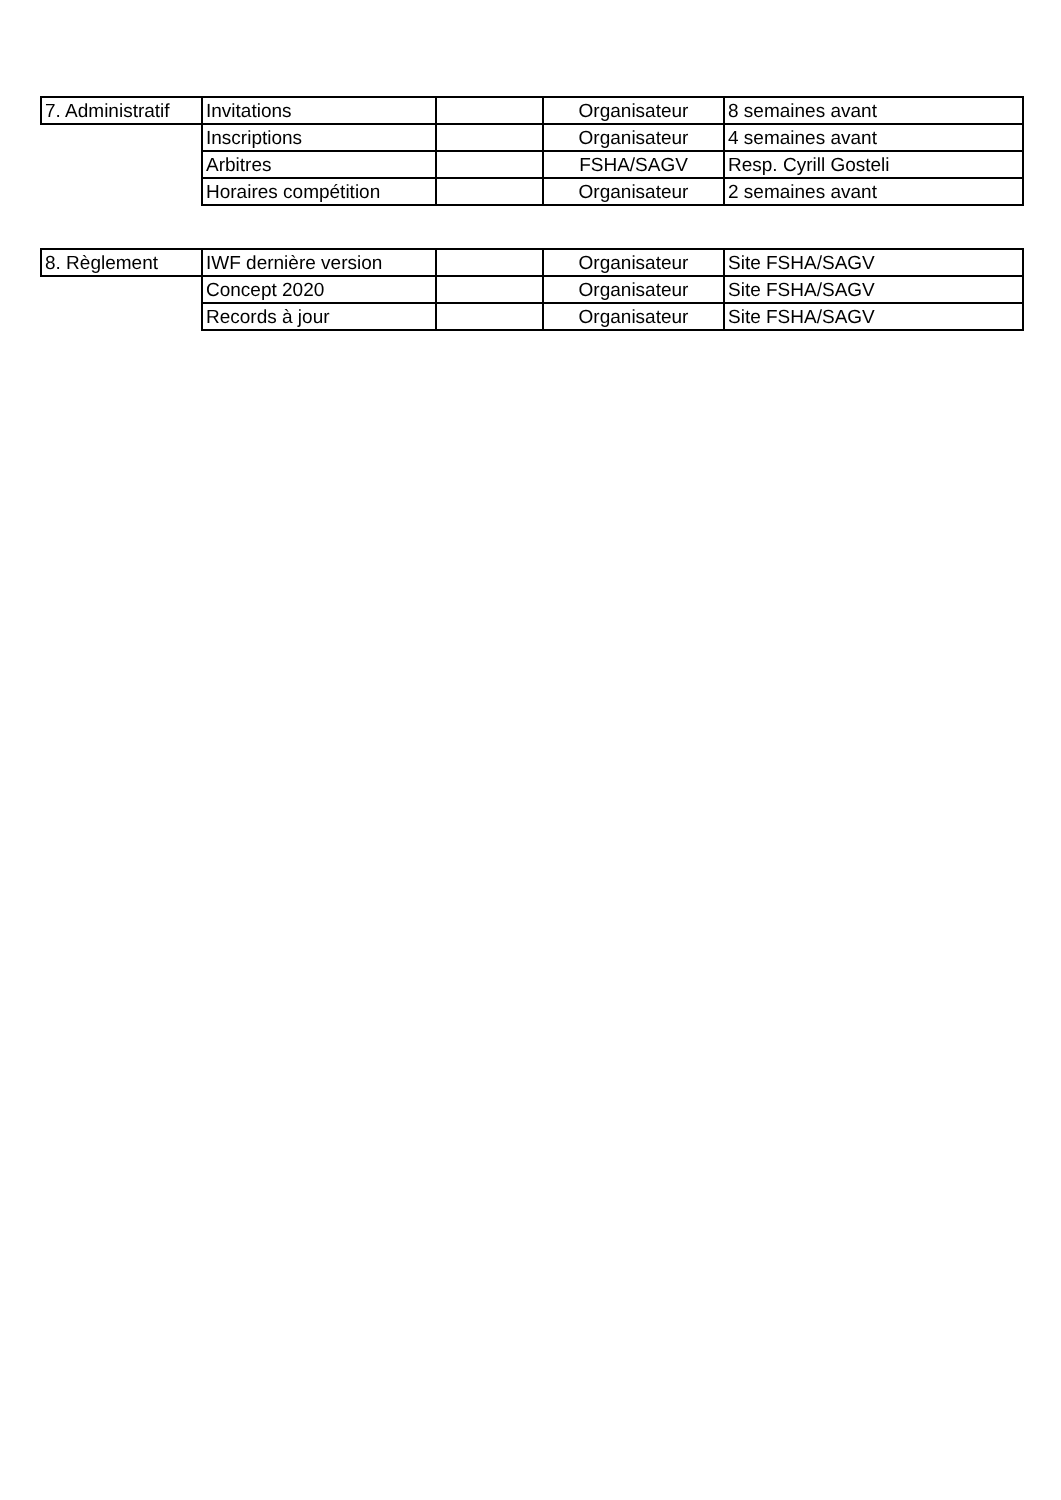| 7. Administratif | Invitations | | Organisateur | 8 semaines avant |
| | Inscriptions | | Organisateur | 4 semaines avant |
| | Arbitres | | FSHA/SAGV | Resp. Cyrill Gosteli |
| | Horaires compétition | | Organisateur | 2 semaines avant |
| 8. Règlement | IWF dernière version | | Organisateur | Site FSHA/SAGV |
| | Concept 2020 | | Organisateur | Site FSHA/SAGV |
| | Records à jour | | Organisateur | Site FSHA/SAGV |